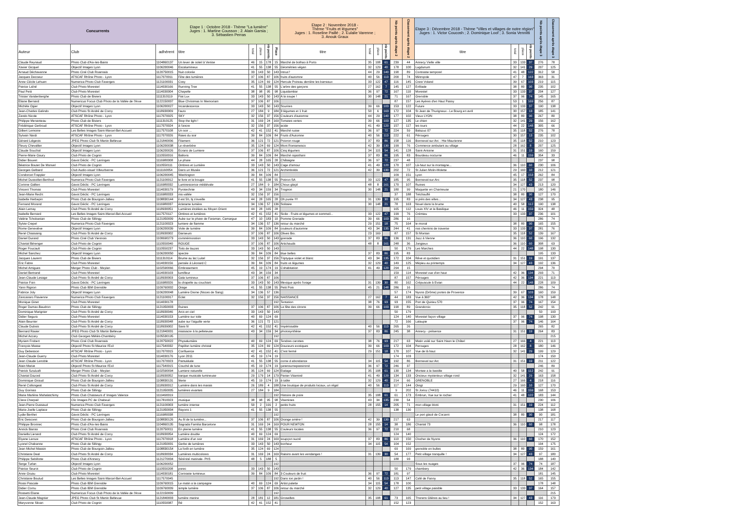| Concurrents | | | Etape 1 : Octobre 2018 - Thème "La lumière" Juges : 1. Martine Cousson ; 2. Alain Garsia ; 3. Sébastien Perras | | | | | Etape 2 : Novembre 2018 - Thème "Fruits et légumes" Juges : 1. Roseline Paillé ; 2. Eulalie Varenne ; 3. Anouk Graux | | | | Nb points après étape 2 | Classement après étape 2 | Etape 3 : Décembre 2018 - Thème "Villes et villages de notre région" Juges : 1. Victor Coucosh ; 2. Dominique Loof ; 3. Sonia Vennitti | | | | Nb points après étape 3 | Classement après étape 3 |
| --- | --- | --- | --- | --- | --- | --- | --- | --- | --- | --- | --- | --- | --- | --- | --- | --- | --- | --- | --- |
| Auteur | Club | adhérent | titre | total | place | nb points | Place | titre | total | place | nb points | | | titre | total | place | nb points | | |
| Claude Reynaud | Photo Club d'Aix-les-Bains | 1104860137 | Un lever de soleil à Venise | 46 | 15 | 178 | 15 | Marché de bolhao à Porto | 35 | 108 | 61 | 239 | 44 | Annecy Vielle ville | 33 | 133 | 37 | 276 | 78 |
| Xavier Gicquel | Objectif Images Lyon | 1106200046 | Escalumineux | 41 | 55 | 138 | 55 | Géométries végan | 32 | 129 | 40 | 178 | 100 | Lugdunum | 32 | 141 | 29 | 207 | 125 |
| Arnaud Déchavanne | Photo Ciné Club Roannais | 1120750015 | Nuit colorée | 33 | 143 | 50 | 143 | Intrus? | 44 | 29 | 140 | 190 | 89 | Contraste temporel | 41 | 48 | 122 | 312 | 58 |
| Jacques Decoeur | ATSCAF Rhône Photo - Lyon | 1117070011 | Fête des lumières | 37 | 106 | 87 | 106 | fruits d'automne | 40 | 56 | 113 | 200 | 74 | Métropole | 47 | 7 | 163 | 363 | 31 |
| Anne Cécile Lehuen | Numerica Photo Club Faverges | 1121100031 | Cosy | 35 | 124 | 69 | 124 | Hercule Poireau derrière les barreaux | 33 | 122 | 47 | 116 | 145 | Crest Voland | 39 | 67 | 103 | 219 | 115 |
| Patrice Laîné | Club Photo Morestel | 1114030166 | Running Tree | 41 | 55 | 138 | 55 | L'arbre des garçons | 27 | 162 | 7 | 145 | 127 | Enfilade | 38 | 80 | 90 | 235 | 102 |
| Paul Petit | Club Photo Morestel | 1114030004 | Chapelle | 38 | 98 | 95 | 98 | Liquidambar | 36 | 97 | 72 | 167 | 110 | Morestel | 33 | 133 | 37 | 204 | 127 |
| Tristan Vandenberghe | Photo Club de Biviers | 1111310119 | Fiat Lux | 33 | 143 | 50 | 143 | A la soupe ! | 30 | 148 | 21 | 71 | 167 | Grenoble | 37 | 96 | 74 | 145 | 165 |
| Eliane Bernard | Numericus Focus Club Photo de la Vallée de l'Arve | 1122150007 | Blue Christmas In Memoriam | 37 | 106 | 87 | 106 | | | | | 87 | 157 | Les Ayères d'en Haut Passy | 53 | 1 | 169 | 256 | 87 |
| Michèle Ogier | Objectif Images Lyon | 1106200027 | Incandescence | 33 | 143 | 50 | 143 | Sourires | 39 | 66 | 103 | 153 | 122 | Future | 33 | 133 | 37 | 190 | 138 |
| Jean-Charles Galindo | Club Photo St André de Corcy | 1118930009 | l'auto | 27 | 184 | 9 | 184 | 3 légumes et 1 fruit | 50 | 6 | 163 | 172 | 104 | St Jean de Thurigneux - Le Bourg en avril | 30 | 157 | 13 | 185 | 141 |
| Zando Nicole | ATSCAF Rhône Photo - Lyon | 1117070025 | SKY | 32 | 156 | 37 | 156 | Couleurs d'automne | 44 | 29 | 140 | 177 | 102 | Vieux LYON | 38 | 80 | 90 | 267 | 80 |
| Philippe Menanteau | Photo Club de Biviers | 1111310125 | Stop the light ! | 31 | 169 | 24 | 169 | Tomates vertes | 39 | 66 | 103 | 127 | 135 | Le chien | 32 | 141 | 29 | 156 | 162 |
| Frédérique Gerboud | ATSCAF Rhône Photo - Lyon | 1117070024 | à l'ancre | 32 | 156 | 37 | 156 | acide | 41 | 49 | 120 | 157 | 117 | les tours | 44 | 22 | 148 | 305 | 66 |
| Gilbert Lemoine | Les Belles Images Saint-Marcel-Bel-Accueil | 1117570108 | Un soir ... | 42 | 41 | 152 | 41 | Marché russe | 36 | 97 | 72 | 224 | 59 | Balazuc 07 | 35 | 118 | 52 | 276 | 78 |
| Sylvain Nardi | ATSCAF Rhône Photo - Lyon | 1117070026 | Raies du soir | 39 | 84 | 109 | 84 | Fruits d'Automne | 40 | 56 | 113 | 222 | 61 | Pérouges | 30 | 157 | 13 | 235 | 102 |
| Gérard Liégeois | JPEG Photo Club St Martin Bellevue | 1121840006 | Filament | 36 | 121 | 72 | 121 | Poivron rouge | 37 | 83 | 86 | 158 | 116 | Bonneval sur Arc - Hte Maurienne | 35 | 118 | 52 | 210 | 123 |
| Fleury Chevallier | Objectif Images Lyon | 1106200038 | Le réverbère | 35 | 124 | 69 | 124 | Mont Romamesco | 42 | 39 | 130 | 199 | 76 | Commerce ambulant au village | 28 | 162 | 8 | 207 | 125 |
| Claude Souchal | Objectif Images Lyon | 1106200026 | Ecrans de Lumiere | 37 | 106 | 87 | 106 | Cinq légumes | 34 | 115 | 54 | 141 | 128 | Saint-Antoine | 31 | 151 | 19 | 160 | 159 |
| Pierre-Marie Gaury | Club Photo de Cognin | 1110550016 | Ballons | 39 | 84 | 109 | 84 | Marché rajasthani | 37 | 83 | 86 | 195 | 83 | Bourdeau nocturne | 46 | 11 | 159 | 354 | 33 |
| Didier Bouvet | Gavot Déclic - PC Larringes | 1116980008 | Le phare | 44 | 28 | 165 | 28 | Châtaigne | 36 | 97 | 72 | 237 | 48 | | | | | 237 | 98 |
| Béatrice Boutet De Monvel | Club Photo de Cognin | 1110550111 | Ombres et Lumière | 33 | 143 | 50 | 143 | Cage d'amour | 41 | 49 | 120 | 170 | 107 | Là-haut sur la montagne... | 36 | 110 | 60 | 230 | 106 |
| Georges Gelbard | Club Audio-visuel Villeurbanne | 1111160054 | Dans un Musée | 36 | 121 | 72 | 121 | Archimboldo | 42 | 39 | 130 | 202 | 72 | St Julien Molin-Molette | 29 | 160 | 10 | 212 | 121 |
| Condorcet Frappier | Objectif Images Lyon | 1106200045 | Washington | 39 | 84 | 109 | 84 | | | | | 109 | 151 | Lyon | 45 | 17 | 153 | 262 | 84 |
| Michel Dussolliet-Berthod | Numerica Photo Club Faverges | 1121100012 | le livre et la bougie | 41 | 55 | 138 | 55 | Potiron SA | 33 | 122 | 47 | 185 | 95 | Bonneval-sur-Arc | 35 | 118 | 52 | 237 | 98 |
| Corinne Gallien | Gavot Déclic - PC Larringes | 1116980032 | Luminescence médiévale | 27 | 184 | 9 | 184 | Choux glaçé | 48 | 8 | 161 | 170 | 107 | Ruines | 34 | 127 | 43 | 213 | 120 |
| Vincent Thomas | Club Photo Morestel | 1114030179 | Pyrotechnie | 43 | 34 | 159 | 34 | Trognon | 30 | 148 | 21 | 180 | 99 | Maquette en Chartreuse | 21 | 170 | | 180 | 146 |
| Jean-Marie Recht | Gavot Déclic - PC Larringes | 1116980033 | ma vallée | 32 | 156 | 37 | 156 | | | | | 37 | 188 | Tréchauffé | 38 | 80 | 90 | 127 | 170 |
| Isabelle Herbepin | Photo Club de Bourgoin-Jallieu | 1108830144 | il est 5h, bj s'eveille | 44 | 28 | 165 | 28 | Oh purée !!!! | 31 | 139 | 30 | 195 | 83 | si près des villes... | 34 | 127 | 43 | 238 | 95 |
| Fernand Morand | Gavot Déclic - PC Larringes | 1116980037 | éclatante lumière | 34 | 136 | 57 | 136 | Solitaire | 30 | 148 | 21 | 78 | 163 | Novel dans la brume | 40 | 58 | 112 | 190 | 138 |
| Alain Lemay | Club Photo St André de Corcy | 1118930051 | Lumières étoilées au Moyen Orient | 44 | 28 | 165 | 28 | | | | | 165 | 112 | Louis XIV et la Basilique | 46 | 11 | 159 | 324 | 48 |
| Isabelle Bernard | Les Belles Images Saint-Marcel-Bel-Accueil | 1117570117 | Ombres et lumières | 42 | 41 | 152 | 41 | Sicile : Fruits et légumes et sommeil... | 33 | 122 | 47 | 199 | 76 | Crémieu | 33 | 133 | 37 | 236 | 101 |
| Valérie Tchobanian | Photo Club de Sillingy | 1121950009 | Aube sur le phare de Faraman, Camargue | 47 | 10 | 183 | 10 | Pomme Grenade | 39 | 66 | 103 | 286 | 16 | | | | | 286 | 74 |
| Sylvie Crepel | Numerica Photo Club Faverges | 1121100023 | lumiere de flamme | 34 | 136 | 57 | 136 | retour du marché | 29 | 151 | 18 | 75 | 164 | le monal | 38 | 80 | 90 | 165 | 155 |
| Rome Geneviève | Objectif Images Lyon | 1106200039 | Voile de lumière | 39 | 84 | 109 | 84 | couleurs d'automne | 43 | 34 | 135 | 244 | 41 | nos chemins de traverse | 33 | 133 | 37 | 281 | 76 |
| René Chassaing | Club Photo St André de Corcy | 1118930002 | Danseurs | 37 | 106 | 87 | 106 | Olives Bio. | 23 | 169 | | 87 | 157 | St Montan | 35 | 118 | 52 | 139 | 167 |
| Daniel Durand | Photo Ciné Club Viennois | 1100690273 | commémoration | 33 | 143 | 50 | 143 | grenade | 37 | 83 | 86 | 136 | 131 | Jazz à Vienne | 36 | 110 | 60 | 196 | 132 |
| Chantal Bérenger | Club Photo de Cognin | 1110550040 | ROUGE | 37 | 106 | 87 | 106 | Artichauds | 48 | 8 | 161 | 248 | 36 | Jongieux | 36 | 110 | 60 | 308 | 63 |
| Roger Foucault | Club Photo de Cognin | 1110550237 | Toits de lauzes | 33 | 143 | 50 | 143 | | | | | 50 | 179 | Les Marches | 44 | 22 | 148 | 198 | 130 |
| Michel Sanchez | Objectif Images Lyon | 1106200050 | spectre | 39 | 84 | 109 | 84 | blue belles | 37 | 83 | 86 | 195 | 83 | | | | | 195 | 133 |
| Jacques Laurent | Photo Club de Biviers | 1111310114 | Brume au lac Luitel | 32 | 156 | 37 | 156 | Triptyque violet et blanc | 43 | 34 | 135 | 172 | 104 | Rêve et quotidien | 31 | 151 | 19 | 191 | 137 |
| Eric Fabre | Club Photo Morestel | 1114030156 | pensée à Léonard C | 39 | 84 | 109 | 84 | fruits vs légumes | 32 | 129 | 40 | 149 | 125 | Mépieu au printemps | 34 | 127 | 43 | 192 | 136 |
| Michel Amigues | Merger Photo Club - Meylan | 1102590066 | Embrasement | 45 | 19 | 174 | 19 | Cohabitation | 41 | 49 | 120 | 294 | 15 | | | | | 294 | 70 |
| Daniel Bertrand | Club Photo Morestel | 1114030103 | lumifleur | 43 | 34 | 159 | 34 | | | | | 159 | 114 | Morestel vue d'en haut | 42 | 36 | 134 | 293 | 71 |
| Jean-Claude Lesage | Club Photo St André de Corcy | 1118930003 | Gala lumineux | 37 | 106 | 87 | 106 | | | | | 87 | 157 | Pérouges | 42 | 36 | 134 | 221 | 113 |
| Patrice Foin | Gavot Déclic - PC Larringes | 1116980026 | la chapelle au couchant | 33 | 143 | 50 | 143 | Mexique après l'orage | 31 | 139 | 30 | 80 | 162 | Crépuscule à Evian | 44 | 22 | 148 | 228 | 109 |
| Yann Rignon | Photo Club IBM Grenoble | 1109760002 | Orage | 41 | 55 | 138 | 55 | Petit Pois | 45 | 21 | 148 | 286 | 16 | | | | | 286 | 74 |
| Fabrice Joly | Objectif Images Lyon | 1106200048 | Lumière Divine (Noces de Sang) | 34 | 136 | 57 | 136 | | | | | 57 | 174 | Nyons (Drôme) portes de Provence | 39 | 67 | 103 | 160 | 159 |
| Zancanaro Flavienne | Numerica Photo Club Faverges | 1121100017 | Eclat | 32 | 156 | 37 | 156 | NAISSANCE | 27 | 162 | 7 | 44 | 183 | Vue à 360° | 42 | 36 | 134 | 178 | 148 |
| Monique Ginet | Club Photo Morestel | 1114030178 | | | | | 192 | Tentation | 38 | 76 | 93 | 93 | 155 | Port de Quirieu 570 | 37 | 96 | 74 | 167 | 154 |
| Roger Dumax-Baudron | Photo Club de Sillingy | 1121950003 | Ruines | 37 | 106 | 87 | 106 | La fête des citrons | 39 | 66 | 103 | 190 | 89 | Grandcroix | 35 | 118 | 52 | 242 | 91 |
| Dominique Marignier | Club Photo St André de Corcy | 1118930046 | Arcs en ciel | 33 | 143 | 50 | 143 | | | | | 50 | 179 | | | | | 50 | 193 |
| Didier Segura | Club Photo Morestel | 1114030153 | Lumière sur toile | 40 | 69 | 124 | 69 | | | | | 124 | 140 | Morestel façon village | 37 | 96 | 74 | 198 | 130 |
| Alain Beurrier | Club Photo St André de Corcy | 1118930048 | aube sur l'aiguille verte | 36 | 121 | 72 | 121 | | | | | 72 | 166 | Lalaupie | 37 | 96 | 74 | 146 | 164 |
| Claude Dubois | Club Photo St André de Corcy | 1118939002 | Sans fil | 42 | 41 | 152 | 41 | Impérissable | 40 | 56 | 113 | 265 | 26 | | | | | 265 | 82 |
| Bernard Ravier | JPEG Photo Club St Martin Bellevue | 1121840001 | massacre à la pelleteuse | 43 | 34 | 159 | 34 | photosynthèse | 37 | 83 | 86 | 245 | 38 | Annecy - présence | 31 | 151 | 19 | 264 | 83 |
| Michel Accary | Club Georges Méliès-Chambéry | 1105530195 | | | | | 192 | | | | | | | | | | | | 215 |
| Myriam Frobert | Photo Ciné Club Roannais | 1120750022 | Physalumière | 40 | 69 | 124 | 69 | Tendres carottes | 38 | 76 | 93 | 217 | 63 | Matin voilé sur Saint Haon le Châtel | 27 | 166 | 4 | 221 | 113 |
| François Masse | Objectif Photo St Maurice l'Exil | 1117540032 | Papillon lumière christal | 35 | 124 | 69 | 124 | Douceurs exotiques | 39 | 66 | 103 | 172 | 104 | Perouges | 28 | 162 | 8 | 180 | 146 |
| Guy Debesson | ATSCAF Rhône Photo - Lyon | 1117070015 | Confluence | 42 | 41 | 152 | 41 | C'est fermé | 29 | 151 | 18 | 170 | 107 | Vue de là haut | 32 | 141 | 29 | 199 | 129 |
| Jean-Claude Guerry | Club Photo Morestel | 1114030176 | Lyon 2011 | 45 | 19 | 174 | 19 | | | | | 174 | 103 | | | | | 174 | 150 |
| Jean Claude Lenoble | ATSCAF Rhône Photo - Lyon | 1117070023 | Pamukkale | 41 | 55 | 138 | 55 | corne d abondance | 34 | 115 | 54 | 192 | 86 | Bonneval sur Arc | 31 | 151 | 19 | 211 | 122 |
| Alain Mariat | Objectif Photo St Maurice l'Exil | 1117540015 | Couché de lune | 45 | 19 | 174 | 19 | çanetournepassirond | 36 | 97 | 72 | 246 | 37 | | | | | 246 | 89 |
| Patrick Sztulzaft | Merger Photo Club - Meylan | 1102590094 | Lumiere naturelle | 35 | 124 | 69 | 124 | Etalage | 35 | 108 | 61 | 130 | 134 | Montee a la bastille | 40 | 58 | 112 | 242 | 91 |
| Chantal Dazord | Club Photo St André de Corcy | 1118930052 | barque musicale lumineuse | 29 | 179 | 14 | 179 | Panier Vitaminé | 41 | 49 | 120 | 134 | 133 | Oncieux mysterieux village rond | 32 | 141 | 29 | 163 | 158 |
| Dominique Giraud | Photo Club de Bourgoin-Jallieu | 1108830131 | féerie | 45 | 19 | 174 | 19 | à table | 32 | 129 | 40 | 214 | 66 | GRENOBLE | 27 | 166 | 4 | 218 | 116 |
| René Collongeat | Club Photo St André de Corcy | 1118930012 | Lumière dans les marais | 26 | 189 | 4 | 188 | Une boutique de produits locaux, un régal | 40 | 56 | 113 | 117 | 144 | Oingt | 29 | 160 | 10 | 127 | 170 |
| Guy Gorinas | Photo Club de Sillingy | 1121950005 | lumières vivantes | 27 | 184 | 9 | 184 | | | | | 9 | 202 | St Jorioz (74410) | 46 | 11 | 159 | 168 | 153 |
| Marie Marlène Mahalatchimy | Photo Club Chasseurs d' Images Valence | 1119490019 | | | | | 192 | Histoire de poire | 35 | 108 | 61 | 61 | 173 | Embrun, Vue sur le rocher | 41 | 48 | 122 | 183 | 144 |
| Clara Charpail | Clic Images PC de Chabeuil | 1117810023 | musique | 38 | 98 | 95 | 98 | Vitamines | 43 | 34 | 135 | 230 | 54 | | | | | 230 | 106 |
| Jean-Pierre Dussaud | Numerica Photo Club Faverges | 1121100003 | lumière intense | 50 | 2 | 191 | 2 | petits fruits | 28 | 155 | 14 | 205 | 71 | mon village blotti | 31 | 151 | 19 | 224 | 112 |
| Marie-Joelle Laplace | Photo Club de Sillingy | 1121950004 | Rayons 1 | 41 | 55 | 138 | 55 | | | | | 138 | 130 | | | | | 138 | 168 |
| Lydie Berthet | Gavot Déclic - PC Larringes | 1116980038 | | | | | 192 | | | | | | | Le port glacé de Corzent | 38 | 80 | 90 | 90 | 181 |
| Eric Descoret | Photo Club de Bourgoin-Jallieu | 1108830126 | Au fil de la lumière... | 37 | 106 | 87 | 106 | Orange amère ! | 42 | 39 | 130 | 217 | 63 | | | | | 217 | 117 |
| Philippe Bronnec | Photo Club d'Aix-les-Bains | 1104860135 | Sagrada Familia Barcelone | 31 | 169 | 24 | 169 | POUR NEWTON | 28 | 155 | 14 | 38 | 186 | Chantal 73 | 36 | 110 | 60 | 98 | 178 |
| Annick Barras | Photo Ciné Club Roannais | 1120750011 | En pleine lumière | 41 | 55 | 138 | 55 | Couleurs locales | 36 | 97 | 72 | 210 | 68 | | | | | 210 | 123 |
| Daniella Lienard | Club Photo St André de Corcy | 1118930054 | Lumière double | 40 | 69 | 124 | 69 | | | | | 124 | 140 | | | | | 124 | 172 |
| Elyane Laroze | ATSCAF Rhône Photo - Lyon | 1117070018 | Lumière d'un soir | 31 | 169 | 24 | 169 | soupçon sucré | 37 | 83 | 86 | 110 | 150 | Clocher de Nyons | 36 | 110 | 60 | 170 | 152 |
| Lyonel Chabanne | Photo Club de Sillingy | 1121950001 | Gerbe de lumières | 33 | 143 | 50 | 143 | bonheur | 34 | 115 | 54 | 104 | 152 | | | | | 104 | 175 |
| Jean Michel Massin | Photo Club de Bourgoin-Jallieu | 1108830154 | La forêt en lumière | 35 | 124 | 69 | 124 | | | | | 69 | 169 | grenoble en bulles | 38 | 80 | 90 | 159 | 161 |
| Christiane Deal | Club Photo St André de Corcy | 1118930034 | Lumières multicolores | 31 | 169 | 24 | 169 | Raisins avant les vendanges ! | 31 | 139 | 30 | 54 | 177 | Petit village tranquille ! | 34 | 127 | 43 | 97 | 180 |
| Philippe Sebillotte | Photo Club d'Annecy | 1121270004 | Sérénité matinale- PhS | 48 | 5 | 188 | 5 | | | | | 188 | 93 | | | | | 188 | 140 |
| Serge Turlan | Objectif Images Lyon | 1106200052 | | | | | 192 | | | | | | | Sous les nuages | 37 | 96 | 74 | 74 | 187 |
| Patrice Seurot | Club Photo de Cognin | 1110550208 | porec | 33 | 143 | 50 | 143 | | | | | 50 | 179 | chambery | 42 | 36 | 134 | 184 | 142 |
| Anne Gruau | Club Photo Morestel | 1114030181 | Contraste lumineux | 39 | 84 | 109 | 84 | 3 Couleurs de fruit | 36 | 97 | 72 | 181 | 97 | | | | | 181 | 145 |
| Christiane Boulud | Les Belles Images Saint-Marcel-Bel-Accueil | 1117570045 | | | | | 192 | Dans ton jardin ! | 40 | 56 | 113 | 113 | 147 | Café de Fanny | 35 | 118 | 52 | 165 | 155 |
| Rossi Pascale | Photo Club IBM Grenoble | 1109760015 | Le matin a la campagne | 40 | 69 | 124 | 69 | Artist palette | 34 | 115 | 54 | 178 | 100 | | | | | 178 | 148 |
| Didier Cornu | Photo Club IBM Grenoble | 1109760009 | simple lumière | 37 | 106 | 87 | 106 | retour du marché | 32 | 129 | 40 | 127 | 135 | petit village paisible | 33 | 133 | 37 | 164 | 157 |
| Rossetti Eliane | Numericus Focus Club Photo de la Vallée de l'Arve | 1122150009 | | | | | 192 | | | | | | | | | | | | 215 |
| Jean-Claude Magnier | JPEG Photo Club St Martin Bellevue | 1121840003 | lumière marine | 28 | 181 | 12 | 181 | Groseilles | 35 | 108 | 61 | 73 | 165 | Thorens Glières au lieu ! | 34 | 127 | 43 | 116 | 173 |
| Maryvonne Silvan | Club Photo de Cognin | 1110550087 | Ré | 42 | 41 | 152 | 41 | | | | | 152 | 123 | | | | | 152 | 163 |